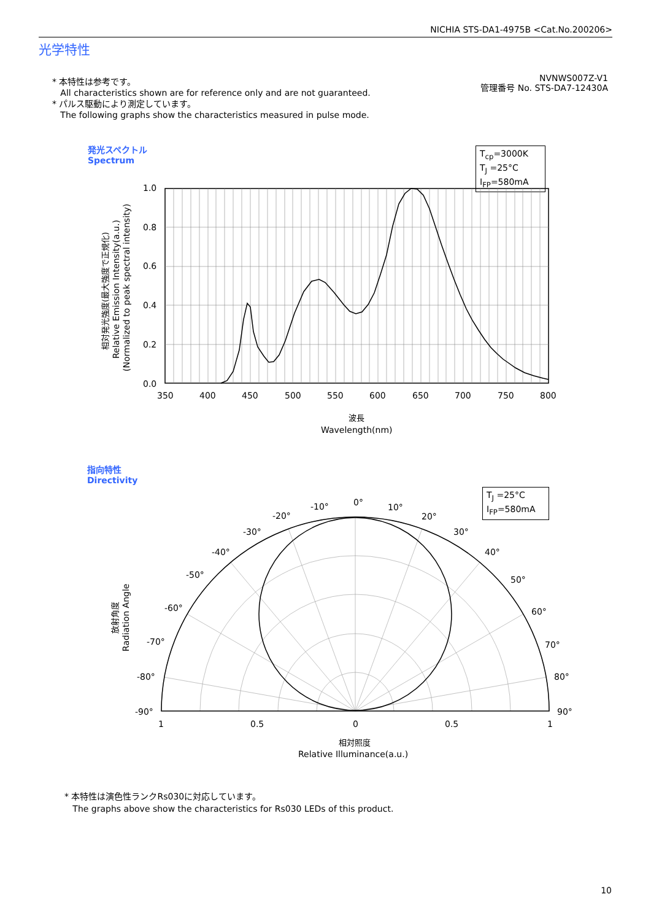NICHIA STS-DA1-4975B <Cat.No.200206>
光学特性
* 本特性は参考です。
All characteristics shown are for reference only and are not guaranteed.
* パルス駆動により測定しています。
The following graphs show the characteristics measured in pulse mode.
NVNWS007Z-V1
管理番号 No. STS-DA7-12430A
発光スペクトル
Spectrum
T<sub>cp</sub>=3000K
T<sub>J</sub> =25°C
I<sub>FP</sub>=580mA
指向特性
Directivity
T<sub>J</sub> =25°C
I<sub>FP</sub>=580mA
1.0
0.8
0.6
0.4
0.2
0.0
350
400
450
500
550
600
650
700
750
800
波長
Wavelength(nm)
相対発光強度(最大強度で正規化)
Relative Emission Intensity(a.u.)
(Normalized to peak spectral intensity)
放射角度
Radiation Angle
0°
-10°
10°
-20°
20°
-30°
30°
-40°
40°
-50°
50°
-60°
60°
-70°
70°
-80°
80°
-90°
90°
1
0.5
0
0.5
1
相対照度
Relative Illuminance(a.u.)
* 本特性は演色性ランクRs030に対応しています。
The graphs above show the characteristics for Rs030 LEDs of this product.
10